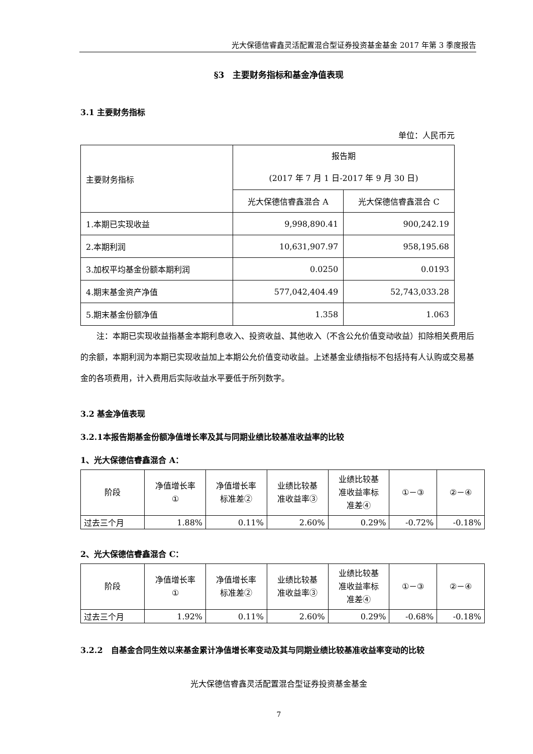光大保德信睿鑫灵活配置混合型证券投资基金基金 2017 年第 3 季度报告
§3　主要财务指标和基金净值表现
3.1 主要财务指标
单位：人民币元
| 主要财务指标 | 报告期 (2017 年 7 月 1 日-2017 年 9 月 30 日) | |
| --- | --- | --- |
| | 光大保德信睿鑫混合 A | 光大保德信睿鑫混合 C |
| 1.本期已实现收益 | 9,998,890.41 | 900,242.19 |
| 2.本期利润 | 10,631,907.97 | 958,195.68 |
| 3.加权平均基金份额本期利润 | 0.0250 | 0.0193 |
| 4.期末基金资产净值 | 577,042,404.49 | 52,743,033.28 |
| 5.期末基金份额净值 | 1.358 | 1.063 |
注：本期已实现收益指基金本期利息收入、投资收益、其他收入（不含公允价值变动收益）扣除相关费用后的余额，本期利润为本期已实现收益加上本期公允价值变动收益。上述基金业绩指标不包括持有人认购或交易基金的各项费用，计入费用后实际收益水平要低于所列数字。
3.2 基金净值表现
3.2.1本报告期基金份额净值增长率及其与同期业绩比较基准收益率的比较
1、光大保德信睿鑫混合 A：
| 阶段 | 净值增长率 ① | 净值增长率 标准差② | 业绩比较基 准收益率③ | 业绩比较基 准收益率标 准差④ | ①－③ | ②－④ |
| --- | --- | --- | --- | --- | --- | --- |
| 过去三个月 | 1.88% | 0.11% | 2.60% | 0.29% | -0.72% | -0.18% |
2、光大保德信睿鑫混合 C：
| 阶段 | 净值增长率 ① | 净值增长率 标准差② | 业绩比较基 准收益率③ | 业绩比较基 准收益率标 准差④ | ①－③ | ②－④ |
| --- | --- | --- | --- | --- | --- | --- |
| 过去三个月 | 1.92% | 0.11% | 2.60% | 0.29% | -0.68% | -0.18% |
3.2.2　自基金合同生效以来基金累计净值增长率变动及其与同期业绩比较基准收益率变动的比较
光大保德信睿鑫灵活配置混合型证券投资基金基金
7